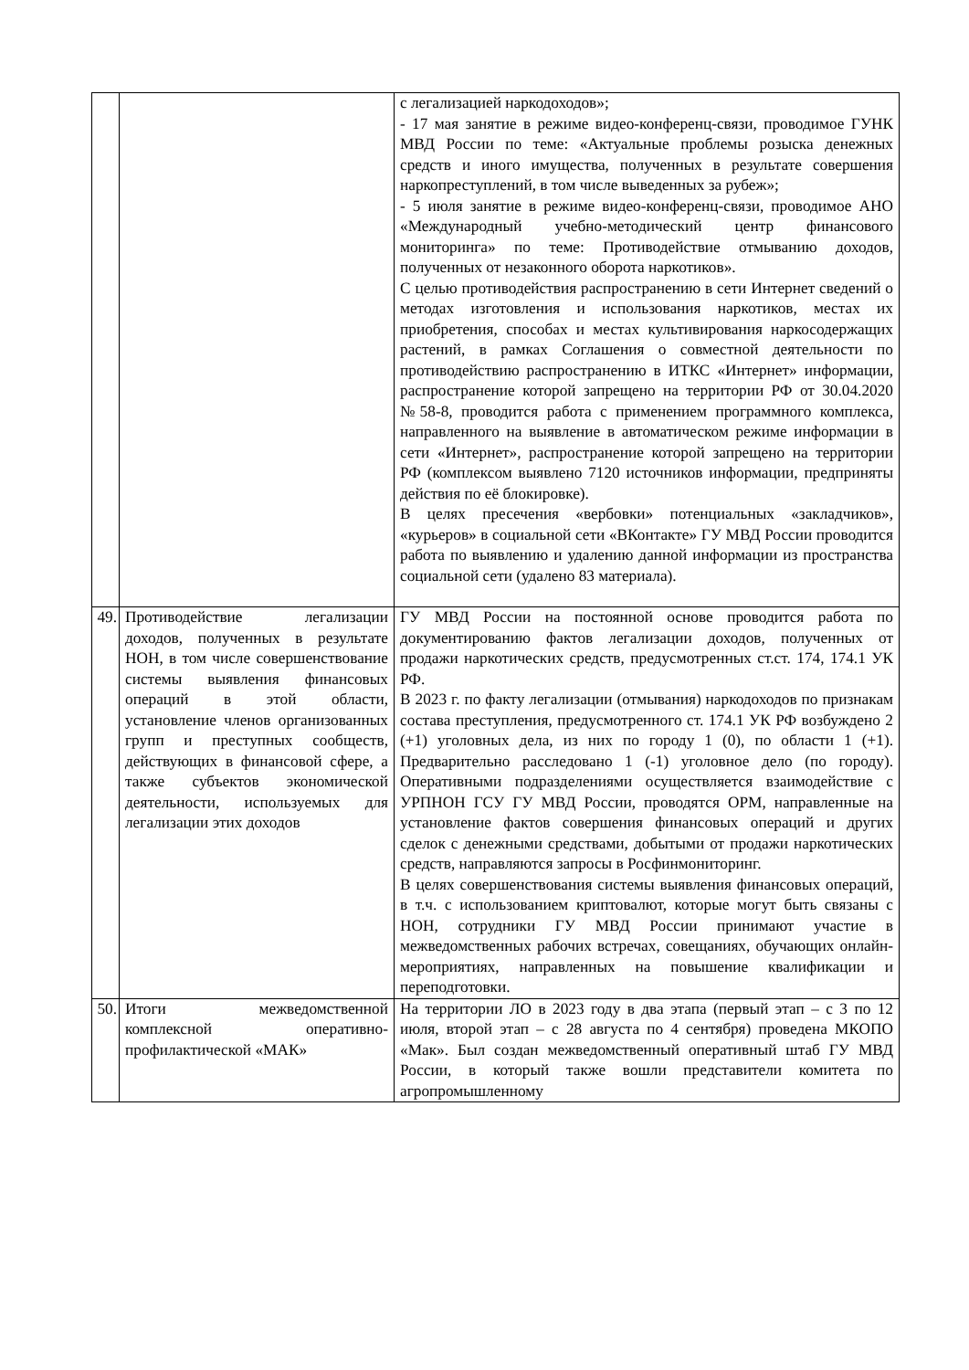| | | с легализацией наркодоходов»; - 17 мая занятие в режиме видео-конференц-связи, проводимое ГУНК МВД России по теме: «Актуальные проблемы розыска денежных средств и иного имущества, полученных в результате совершения наркопреступлений, в том числе выведенных за рубеж»; - 5 июля занятие в режиме видео-конференц-связи, проводимое АНО «Международный учебно-методический центр финансового мониторинга» по теме: Противодействие отмыванию доходов, полученных от незаконного оборота наркотиков». С целью противодействия распространению в сети Интернет сведений о методах изготовления и использования наркотиков, местах их приобретения, способах и местах культивирования наркосодержащих растений, в рамках Соглашения о совместной деятельности по противодействию распространению в ИТКС «Интернет» информации, распространение которой запрещено на территории РФ от 30.04.2020 №58-8, проводится работа с применением программного комплекса, направленного на выявление в автоматическом режиме информации в сети «Интернет», распространение которой запрещено на территории РФ (комплексом выявлено 7120 источников информации, предприняты действия по её блокировке). В целях пресечения «вербовки» потенциальных «закладчиков», «курьеров» в социальной сети «ВКонтакте» ГУ МВД России проводится работа по выявлению и удалению данной информации из пространства социальной сети (удалено 83 материала). |
| 49. | Противодействие легализации доходов, полученных в результате НОН, в том числе совершенствование системы выявления финансовых операций в этой области, установление членов организованных групп и преступных сообществ, действующих в финансовой сфере, а также субъектов экономической деятельности, используемых для легализации этих доходов | ГУ МВД России на постоянной основе проводится работа по документированию фактов легализации доходов, полученных от продажи наркотических средств, предусмотренных ст.ст. 174, 174.1 УК РФ. В 2023 г. по факту легализации (отмывания) наркодоходов по признакам состава преступления, предусмотренного ст. 174.1 УК РФ возбуждено 2 (+1) уголовных дела, из них по городу 1 (0), по области 1 (+1). Предварительно расследовано 1 (-1) уголовное дело (по городу). Оперативными подразделениями осуществляется взаимодействие с УРПНОН ГСУ ГУ МВД России, проводятся ОРМ, направленные на установление фактов совершения финансовых операций и других сделок с денежными средствами, добытыми от продажи наркотических средств, направляются запросы в Росфинмониторинг. В целях совершенствования системы выявления финансовых операций, в т.ч. с использованием криптовалют, которые могут быть связаны с НОН, сотрудники ГУ МВД России принимают участие в межведомственных рабочих встречах, совещаниях, обучающих онлайн-мероприятиях, направленных на повышение квалификации и переподготовки. |
| 50. | Итоги межведомственной комплексной оперативно-профилактической «МАК» | На территории ЛО в 2023 году в два этапа (первый этап – с 3 по 12 июля, второй этап – с 28 августа по 4 сентября) проведена МКОПО «Мак». Был создан межведомственный оперативный штаб ГУ МВД России, в который также вошли представители комитета по агропромышленному |